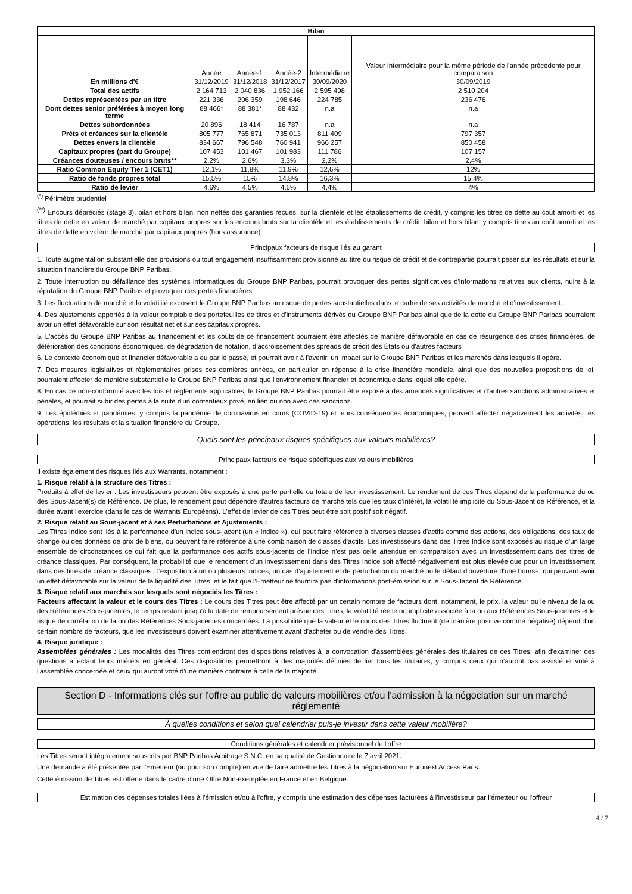| Bilan | | | | | |
| --- | --- | --- | --- | --- | --- |
| | Année | Année-1 | Année-2 | Intermédiaire | Valeur intermédiaire pour la même période de l'année précédente pour comparaison |
| En millions d'€ | 31/12/2019 | 31/12/2018 | 31/12/2017 | 30/09/2020 | 30/09/2019 |
| Total des actifs | 2 164 713 | 2 040 836 | 1 952 166 | 2 595 498 | 2 510 204 |
| Dettes représentées par un titre | 221 336 | 206 359 | 198 646 | 224 785 | 236 476 |
| Dont dettes senior préférées à moyen long terme | 88 466* | 88 381* | 88 432 | n.a | n.a |
| Dettes subordonnées | 20 896 | 18 414 | 16 787 | n.a | n.a |
| Prêts et créances sur la clientèle | 805 777 | 765 871 | 735 013 | 811 409 | 797 357 |
| Dettes envers la clientèle | 834 667 | 796 548 | 760 941 | 966 257 | 850 458 |
| Capitaux propres (part du Groupe) | 107 453 | 101 467 | 101 983 | 111 786 | 107 157 |
| Créances douteuses / encours bruts** | 2,2% | 2,6% | 3,3% | 2,2% | 2,4% |
| Ratio Common Equity Tier 1 (CET1) | 12,1% | 11,8% | 11,9% | 12,6% | 12% |
| Ratio de fonds propres total | 15,5% | 15% | 14,8% | 16,3% | 15,4% |
| Ratio de levier | 4,6% | 4,5% | 4,6% | 4,4% | 4% |
<sup>(*)</sup> Périmètre prudentiel
<sup>(**)</sup> Encours dépréciés (stage 3), bilan et hors bilan, non nettés des garanties reçues, sur la clientèle et les établissements de crédit, y compris les titres de dette au coût amorti et les titres de dette en valeur de marché par capitaux propres sur les encours bruts sur la clientèle et les établissements de crédit, bilan et hors bilan, y compris titres au coût amorti et les titres de dette en valeur de marché par capitaux propres (hors assurance).
Principaux facteurs de risque liés au garant
1. Toute augmentation substantielle des provisions ou tout engagement insuffisamment provisionné au titre du risque de crédit et de contrepartie pourrait peser sur les résultats et sur la situation financière du Groupe BNP Paribas.
2. Toute interruption ou défaillance des systèmes informatiques du Groupe BNP Paribas, pourrait provoquer des pertes significatives d'informations relatives aux clients, nuire à la réputation du Groupe BNP Paribas et provoquer des pertes financières.
3. Les fluctuations de marché et la volatilité exposent le Groupe BNP Paribas au risque de pertes substantielles dans le cadre de ses activités de marché et d'investissement.
4. Des ajustements apportés à la valeur comptable des portefeuilles de titres et d'instruments dérivés du Groupe BNP Paribas ainsi que de la dette du Groupe BNP Paribas pourraient avoir un effet défavorable sur son résultat net et sur ses capitaux propres.
5. L'accès du Groupe BNP Paribas au financement et les coûts de ce financement pourraient être affectés de manière défavorable en cas de résurgence des crises financières, de détérioration des conditions économiques, de dégradation de notation, d'accroissement des spreads de crédit des États ou d'autres facteurs
6. Le contexte économique et financier défavorable a eu par le passé, et pourrait avoir à l'avenir, un impact sur le Groupe BNP Paribas et les marchés dans lesquels il opère.
7. Des mesures législatives et règlementaires prises ces dernières années, en particulier en réponse à la crise financière mondiale, ainsi que des nouvelles propositions de loi, pourraient affecter de manière substantielle le Groupe BNP Paribas ainsi que l'environnement financier et économique dans lequel elle opère.
8. En cas de non-conformité avec les lois et règlements applicables, le Groupe BNP Paribas pourrait être exposé à des amendes significatives et d'autres sanctions administratives et pénales, et pourrait subir des pertes à la suite d'un contentieux privé, en lien ou non avec ces sanctions.
9. Les épidémies et pandémies, y compris la pandémie de coronavirus en cours (COVID-19) et leurs conséquences économiques, peuvent affecter négativement les activités, les opérations, les résultats et la situation financière du Groupe.
Quels sont les principaux risques spécifiques aux valeurs mobilières?
Principaux facteurs de risque spécifiques aux valeurs mobilières
Il existe également des risques liés aux Warrants, notamment :
1. Risque relatif à la structure des Titres :
Produits à effet de levier : Les investisseurs peuvent être exposés à une perte partielle ou totale de leur investissement. Le rendement de ces Titres dépend de la performance du ou des Sous-Jacent(s) de Référence. De plus, le rendement peut dépendre d'autres facteurs de marché tels que les taux d'intérêt, la volatilité implicite du Sous-Jacent de Référence, et la durée avant l'exercice (dans le cas de Warrants Européens). L'effet de levier de ces Titres peut être soit positif soit négatif.
2. Risque relatif au Sous-jacent et à ses Perturbations et Ajustements :
Les Titres Indice sont liés à la performance d'un indice sous-jacent (un « Indice »), qui peut faire référence à diverses classes d'actifs comme des actions, des obligations, des taux de change ou des données de prix de biens, ou peuvent faire référence à une combinaison de classes d'actifs. Les investisseurs dans des Titres Indice sont exposés au risque d'un large ensemble de circonstances ce qui fait que la performance des actifs sous-jacents de l'Indice n'est pas celle attendue en comparaison avec un investissement dans des titres de créance classiques. Par conséquent, la probabilité que le rendement d'un investissement dans des Titres Indice soit affecté négativement est plus élevée que pour un investissement dans des titres de créance classiques : l'exposition à un ou plusieurs indices, un cas d'ajustement et de perturbation du marché ou le défaut d'ouverture d'une bourse, qui peuvent avoir un effet défavorable sur la valeur de la liquidité des Titres, et le fait que l'Emetteur ne fournira pas d'informations post-émission sur le Sous-Jacent de Référence.
3. Risque relatif aux marchés sur lesquels sont négociés les Titres :
Facteurs affectant la valeur et le cours des Titres : Le cours des Titres peut être affecté par un certain nombre de facteurs dont, notamment, le prix, la valeur ou le niveau de la ou des Références Sous-jacentes, le temps restant jusqu'à la date de remboursement prévue des Titres, la volatilité réelle ou implicite associée à la ou aux Références Sous-jacentes et le risque de corrélation de la ou des Références Sous-jacentes concernées. La possibilité que la valeur et le cours des Titres fluctuent (de manière positive comme négative) dépend d'un certain nombre de facteurs, que les investisseurs doivent examiner attentivement avant d'acheter ou de vendre des Titres.
4. Risque juridique :
Assemblées générales : Les modalités des Titres contiendront des dispositions relatives à la convocation d'assemblées générales des titulaires de ces Titres, afin d'examiner des questions affectant leurs intérêts en général. Ces dispositions permettront à des majorités définies de lier tous les titulaires, y compris ceux qui n'auront pas assisté et voté à l'assemblée concernée et ceux qui auront voté d'une manière contraire à celle de la majorité.
Section D - Informations clés sur l'offre au public de valeurs mobilières et/ou l'admission à la négociation sur un marché réglementé
À quelles conditions et selon quel calendrier puis-je investir dans cette valeur mobilière?
Conditions générales et calendrier prévisionnel de l'offre
Les Titres seront intégralement souscrits par BNP Paribas Arbitrage S.N.C. en sa qualité de Gestionnaire le 7 avril 2021.
Une demande a été présentée par l'Emetteur (ou pour son compte) en vue de faire admettre les Titres à la négociation sur Euronext Access Paris.
Cette émission de Titres est offerte dans le cadre d'une Offre Non-exemptée en France et en Belgique.
Estimation des dépenses totales liées à l'émission et/ou à l'offre, y compris une estimation des dépenses facturées à l'investisseur par l'émetteur ou l'offreur
4 / 7